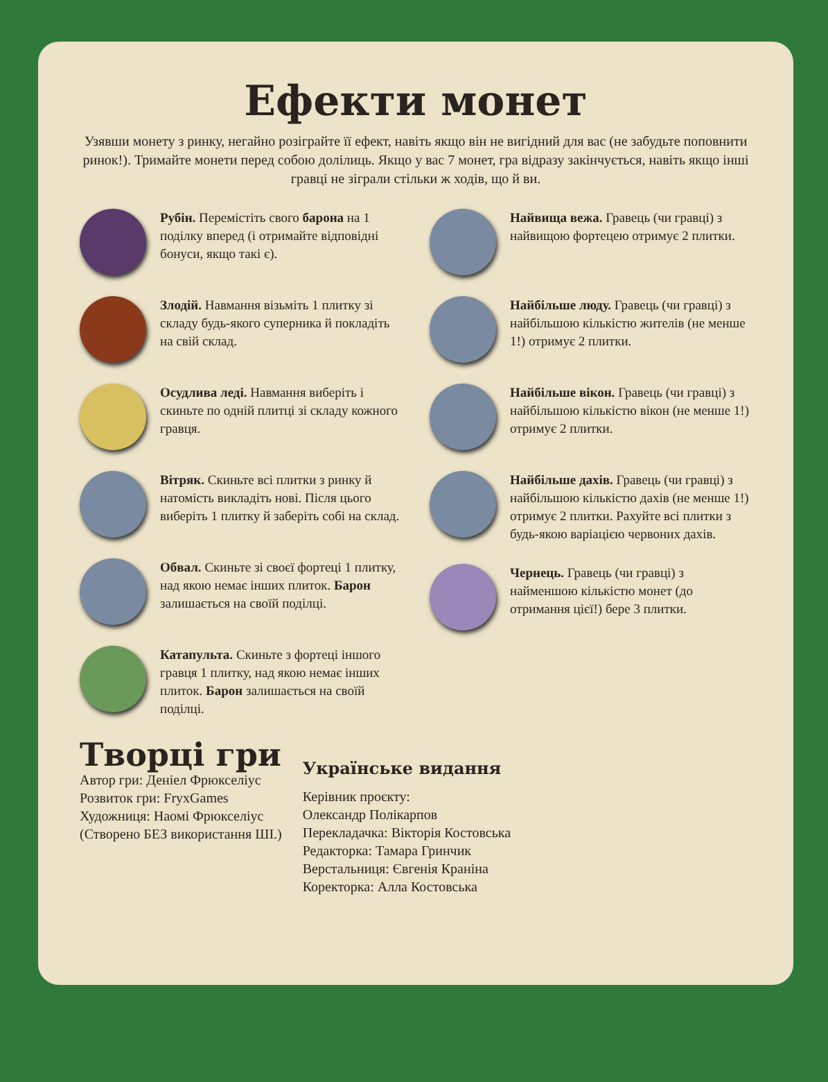Ефекти монет
Узявши монету з ринку, негайно розіграйте її ефект, навіть якщо він не вигідний для вас (не забудьте поповнити ринок!). Тримайте монети перед собою долілиць. Якщо у вас 7 монет, гра відразу закінчується, навіть якщо інші гравці не зіграли стільки ж ходів, що й ви.
Рубін. Перемістіть свого барона на 1 поділку вперед (і отримайте відповідні бонуси, якщо такі є).
Злодій. Навмання візьміть 1 плитку зі складу будь-якого суперника й покладіть на свій склад.
Осудлива леді. Навмання виберіть і скиньте по одній плитці зі складу кожного гравця.
Вітряк. Скиньте всі плитки з ринку й натомість викладіть нові. Після цього виберіть 1 плитку й заберіть собі на склад.
Обвал. Скиньте зі своєї фортеці 1 плитку, над якою немає інших плиток. Барон залишається на своїй поділці.
Катапульта. Скиньте з фортеці іншого гравця 1 плитку, над якою немає інших плиток. Барон залишається на своїй поділці.
Найвища вежа. Гравець (чи гравці) з найвищою фортецею отримує 2 плитки.
Найбільше люду. Гравець (чи гравці) з найбільшою кількістю жителів (не менше 1!) отримує 2 плитки.
Найбільше вікон. Гравець (чи гравці) з найбільшою кількістю вікон (не менше 1!) отримує 2 плитки.
Найбільше дахів. Гравець (чи гравці) з найбільшою кількістю дахів (не менше 1!) отримує 2 плитки. Рахуйте всі плитки з будь-якою варіацією червоних дахів.
Чернець. Гравець (чи гравці) з найменшою кількістю монет (до отримання цієї!) бере 3 плитки.
Творці гри
Автор гри: Деніел Фрюкселіус
Розвиток гри: FryxGames
Художниця: Наомі Фрюкселіус
(Створено БЕЗ використання ШІ.)
Українське видання
Керівник проєкту:
Олександр Полікарпов
Перекладачка: Вікторія Костовська
Редакторка: Тамара Гринчик
Верстальниця: Євгенія Краніна
Коректорка: Алла Костовська